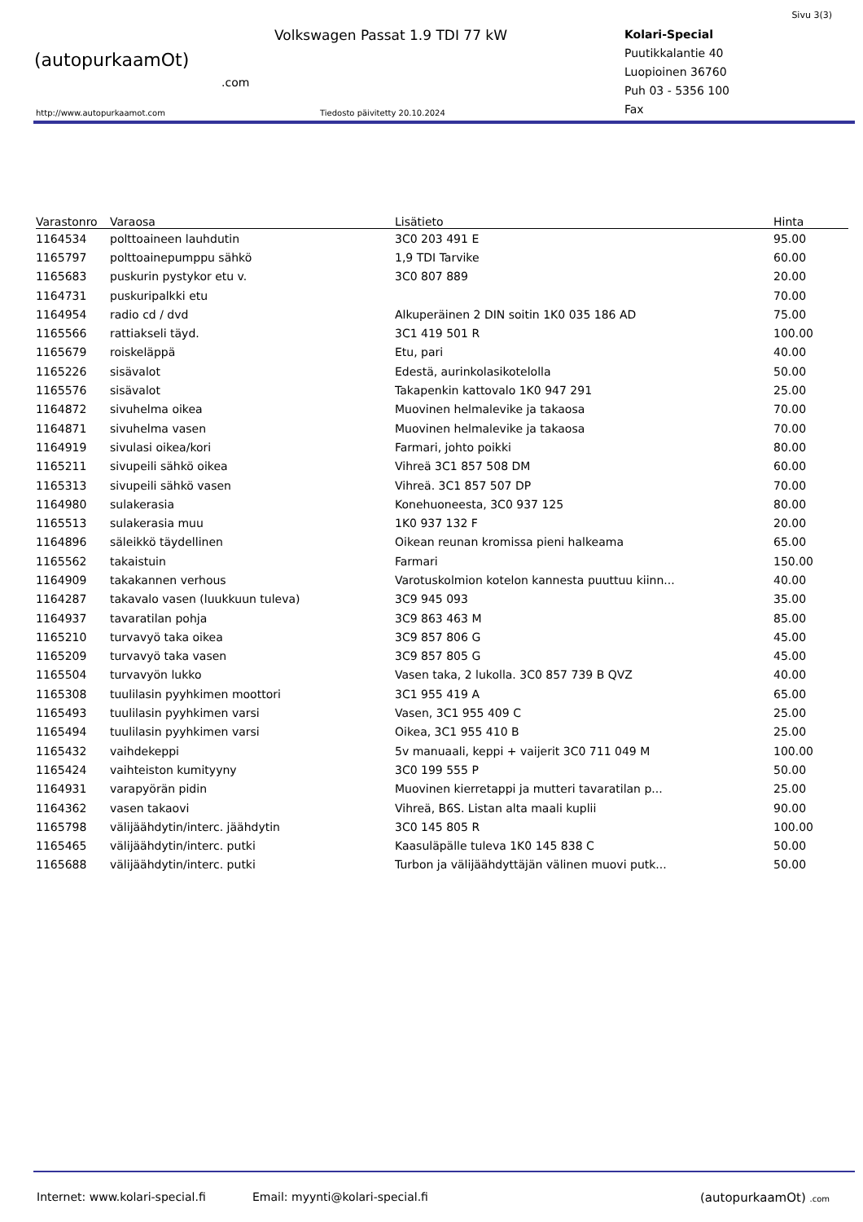Sivu 3(3)
(autopurkaamOt)
.com
Volkswagen Passat 1.9 TDI 77 kW
Kolari-Special
Puutikkalantie 40
Luopioinen 36760
Puh 03 - 5356 100
Fax
http://www.autopurkaamot.com Tiedosto päivitetty 20.10.2024
| Varastonro | Varaosa | Lisätieto | Hinta |
| --- | --- | --- | --- |
| 1164534 | polttoaineen lauhdutin | 3C0 203 491 E | 95.00 |
| 1165797 | polttoainepumppu sähkö | 1,9 TDI Tarvike | 60.00 |
| 1165683 | puskurin pystykor etu v. | 3C0 807 889 | 20.00 |
| 1164731 | puskuripalkki etu | | 70.00 |
| 1164954 | radio cd / dvd | Alkuperäinen 2 DIN soitin 1K0 035 186 AD | 75.00 |
| 1165566 | rattiakseli täyd. | 3C1 419 501 R | 100.00 |
| 1165679 | roiskeläppä | Etu, pari | 40.00 |
| 1165226 | sisävalot | Edestä, aurinkolasikotelolla | 50.00 |
| 1165576 | sisävalot | Takapenkin kattovalo 1K0 947 291 | 25.00 |
| 1164872 | sivuhelma oikea | Muovinen helmalevike ja takaosa | 70.00 |
| 1164871 | sivuhelma vasen | Muovinen helmalevike ja takaosa | 70.00 |
| 1164919 | sivulasi oikea/kori | Farmari, johto poikki | 80.00 |
| 1165211 | sivupeili sähkö oikea | Vihreä 3C1 857 508 DM | 60.00 |
| 1165313 | sivupeili sähkö vasen | Vihreä. 3C1 857 507 DP | 70.00 |
| 1164980 | sulakerasia | Konehuoneesta, 3C0 937 125 | 80.00 |
| 1165513 | sulakerasia muu | 1K0 937 132 F | 20.00 |
| 1164896 | säleikkö täydellinen | Oikean reunan kromissa pieni halkeama | 65.00 |
| 1165562 | takaistuin | Farmari | 150.00 |
| 1164909 | takakannen verhous | Varotuskolmion kotelon kannesta puuttuu kiinn... | 40.00 |
| 1164287 | takavalo vasen (luukkuun tuleva) | 3C9 945 093 | 35.00 |
| 1164937 | tavaratilan pohja | 3C9 863 463 M | 85.00 |
| 1165210 | turvavyö taka oikea | 3C9 857 806 G | 45.00 |
| 1165209 | turvavyö taka vasen | 3C9 857 805 G | 45.00 |
| 1165504 | turvavyön lukko | Vasen taka, 2 lukolla. 3C0 857 739 B QVZ | 40.00 |
| 1165308 | tuulilasin pyyhkimen moottori | 3C1 955 419 A | 65.00 |
| 1165493 | tuulilasin pyyhkimen varsi | Vasen, 3C1 955 409 C | 25.00 |
| 1165494 | tuulilasin pyyhkimen varsi | Oikea, 3C1 955 410 B | 25.00 |
| 1165432 | vaihdekeppi | 5v manuaali, keppi + vaijerit 3C0 711 049 M | 100.00 |
| 1165424 | vaihteiston kumityyny | 3C0 199 555 P | 50.00 |
| 1164931 | varapyörän pidin | Muovinen kierretappi ja mutteri tavaratilan p... | 25.00 |
| 1164362 | vasen takaovi | Vihreä, B6S. Listan alta maali kuplii | 90.00 |
| 1165798 | välijäähdytin/interc. jäähdytin | 3C0 145 805 R | 100.00 |
| 1165465 | välijäähdytin/interc. putki | Kaasuläpälle tuleva 1K0 145 838 C | 50.00 |
| 1165688 | välijäähdytin/interc. putki | Turbon ja välijäähdyttäjän välinen muovi putk... | 50.00 |
Internet: www.kolari-special.fi Email: myynti@kolari-special.fi (autopurkaamOt) .com